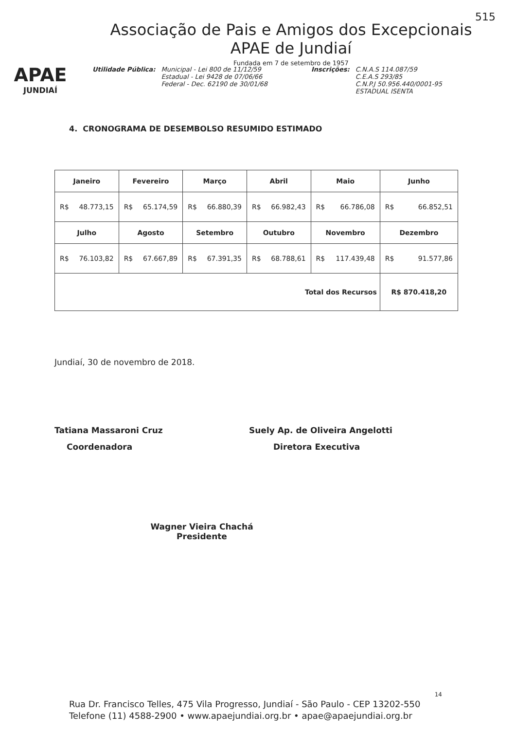515
APAE
JUNDIAÍ
Associação de Pais e Amigos dos Excepcionais
APAE de Jundiaí
Fundada em 7 de setembro de 1957
Utilidade Pública: Municipal - Lei 800 de 11/12/59
Estadual - Lei 9428 de 07/06/66
Federal - Dec. 62190 de 30/01/68
Inscrições: C.N.A.S 114.087/59
C.E.A.S 293/85
C.N.P.J 50.956.440/0001-95
ESTADUAL ISENTA
4. CRONOGRAMA DE DESEMBOLSO RESUMIDO ESTIMADO
| Janeiro | Fevereiro | Março | Abril | Maio | Junho |
| --- | --- | --- | --- | --- | --- |
| R$ 48.773,15 | R$ 65.174,59 | R$ 66.880,39 | R$ 66.982,43 | R$ 66.786,08 | R$ 66.852,51 |
| Julho | Agosto | Setembro | Outubro | Novembro | Dezembro |
| R$ 76.103,82 | R$ 67.667,89 | R$ 67.391,35 | R$ 68.788,61 | R$ 117.439,48 | R$ 91.577,86 |
| Total dos Recursos | | | | | R$ 870.418,20 |
Jundiaí, 30 de novembro de 2018.
Tatiana Massaroni Cruz
Coordenadora
Suely Ap. de Oliveira Angelotti
Diretora Executiva
Wagner Vieira Chachá
Presidente
14
Rua Dr. Francisco Telles, 475 Vila Progresso, Jundiaí - São Paulo - CEP 13202-550
Telefone (11) 4588-2900 • www.apaejundiai.org.br • apae@apaejundiai.org.br